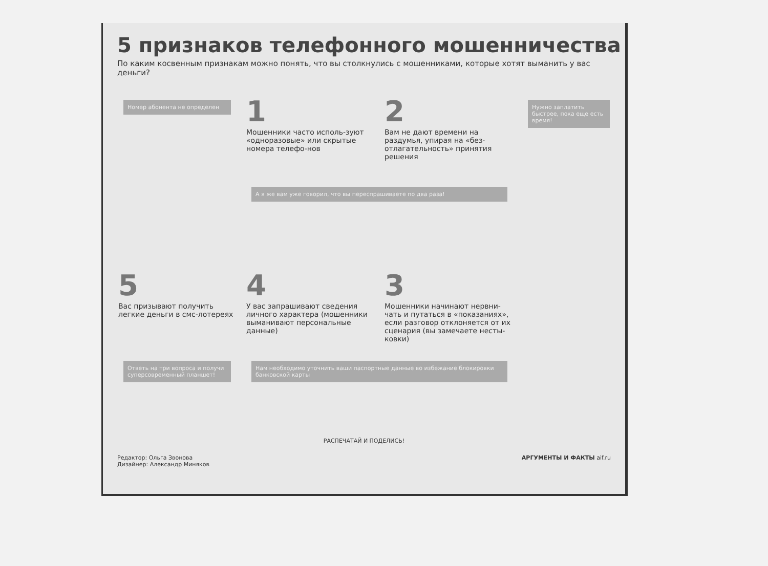5 признаков телефонного мошенничества
По каким косвенным признакам можно понять, что вы столкнулись с мошенниками, которые хотят выманить у вас деньги?
Номер абонента не определен
1
Мошенники часто исполь-зуют «одноразовые» или скрытые номера телефо-нов
2
Вам не дают времени на раздумья, упирая на «без-отлагательность» принятия решения
Нужно заплатить быстрее, пока еще есть время!
А я же вам уже говорил, что вы переспрашиваете по два раза!
5
Вас призывают получить легкие деньги в смс-лотереях
4
У вас запрашивают сведения личного характера (мошенники выманивают персональные данные)
3
Мошенники начинают нервни-чать и путаться в «показаниях», если разговор отклоняется от их сценария (вы замечаете несты-ковки)
Ответь на три вопроса и получи суперсовременный планшет!
Нам необходимо уточнить ваши паспортные данные во избежание блокировки банковской карты
РАСПЕЧАТАЙ И ПОДЕЛИСЬ!
Редактор: Ольга Звонова
Дизайнер: Александр Миняков
АРГУМЕНТЫ И ФАКТЫ aif.ru